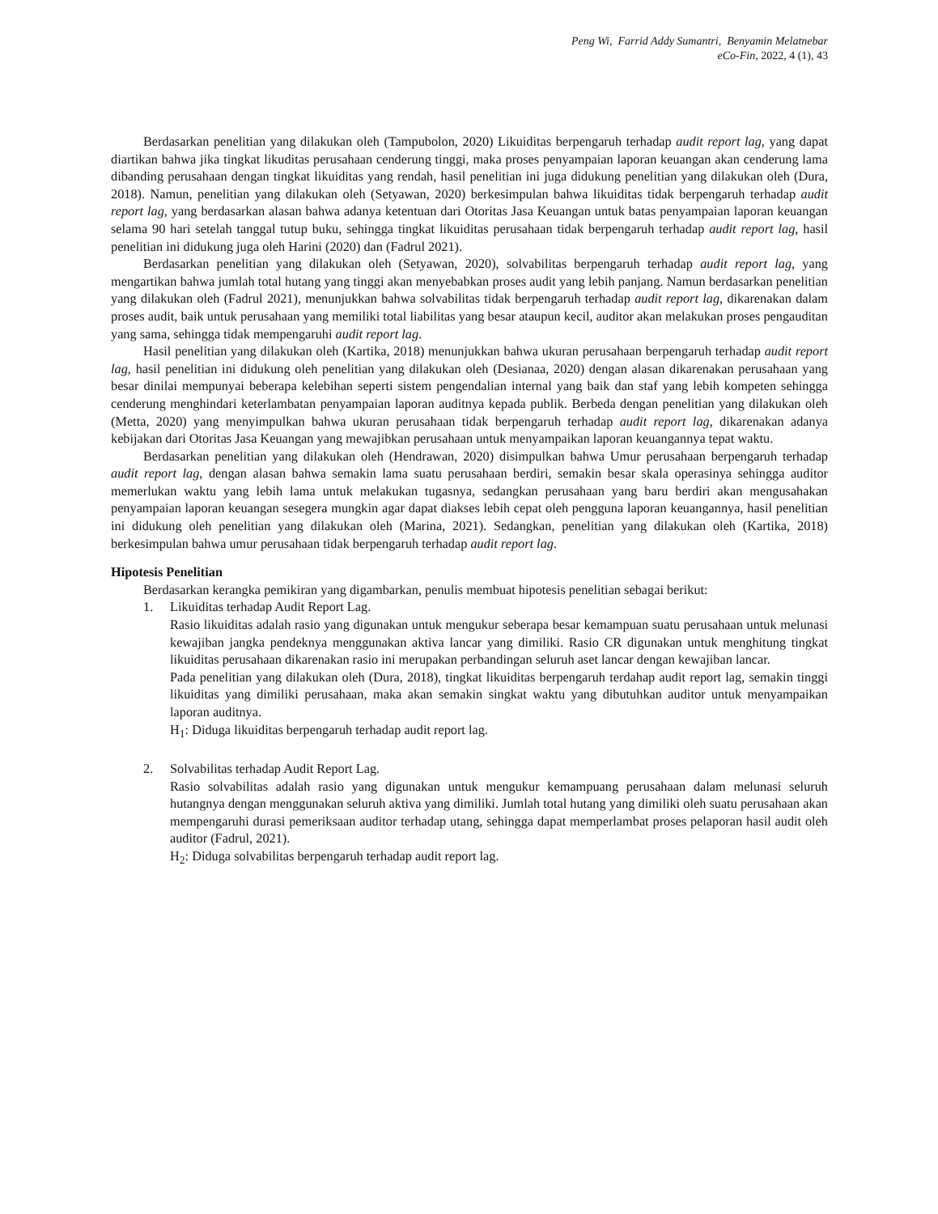Peng Wi, Farrid Addy Sumantri, Benyamin Melatnebar
eCo-Fin, 2022, 4 (1), 43
Berdasarkan penelitian yang dilakukan oleh (Tampubolon, 2020) Likuiditas berpengaruh terhadap audit report lag, yang dapat diartikan bahwa jika tingkat likuditas perusahaan cenderung tinggi, maka proses penyampaian laporan keuangan akan cenderung lama dibanding perusahaan dengan tingkat likuiditas yang rendah, hasil penelitian ini juga didukung penelitian yang dilakukan oleh (Dura, 2018). Namun, penelitian yang dilakukan oleh (Setyawan, 2020) berkesimpulan bahwa likuiditas tidak berpengaruh terhadap audit report lag, yang berdasarkan alasan bahwa adanya ketentuan dari Otoritas Jasa Keuangan untuk batas penyampaian laporan keuangan selama 90 hari setelah tanggal tutup buku, sehingga tingkat likuiditas perusahaan tidak berpengaruh terhadap audit report lag, hasil penelitian ini didukung juga oleh Harini (2020) dan (Fadrul 2021).
Berdasarkan penelitian yang dilakukan oleh (Setyawan, 2020), solvabilitas berpengaruh terhadap audit report lag, yang mengartikan bahwa jumlah total hutang yang tinggi akan menyebabkan proses audit yang lebih panjang. Namun berdasarkan penelitian yang dilakukan oleh (Fadrul 2021), menunjukkan bahwa solvabilitas tidak berpengaruh terhadap audit report lag, dikarenakan dalam proses audit, baik untuk perusahaan yang memiliki total liabilitas yang besar ataupun kecil, auditor akan melakukan proses pengauditan yang sama, sehingga tidak mempengaruhi audit report lag.
Hasil penelitian yang dilakukan oleh (Kartika, 2018) menunjukkan bahwa ukuran perusahaan berpengaruh terhadap audit report lag, hasil penelitian ini didukung oleh penelitian yang dilakukan oleh (Desianaa, 2020) dengan alasan dikarenakan perusahaan yang besar dinilai mempunyai beberapa kelebihan seperti sistem pengendalian internal yang baik dan staf yang lebih kompeten sehingga cenderung menghindari keterlambatan penyampaian laporan auditnya kepada publik. Berbeda dengan penelitian yang dilakukan oleh (Metta, 2020) yang menyimpulkan bahwa ukuran perusahaan tidak berpengaruh terhadap audit report lag, dikarenakan adanya kebijakan dari Otoritas Jasa Keuangan yang mewajibkan perusahaan untuk menyampaikan laporan keuangannya tepat waktu.
Berdasarkan penelitian yang dilakukan oleh (Hendrawan, 2020) disimpulkan bahwa Umur perusahaan berpengaruh terhadap audit report lag, dengan alasan bahwa semakin lama suatu perusahaan berdiri, semakin besar skala operasinya sehingga auditor memerlukan waktu yang lebih lama untuk melakukan tugasnya, sedangkan perusahaan yang baru berdiri akan mengusahakan penyampaian laporan keuangan sesegera mungkin agar dapat diakses lebih cepat oleh pengguna laporan keuangannya, hasil penelitian ini didukung oleh penelitian yang dilakukan oleh (Marina, 2021). Sedangkan, penelitian yang dilakukan oleh (Kartika, 2018) berkesimpulan bahwa umur perusahaan tidak berpengaruh terhadap audit report lag.
Hipotesis Penelitian
Berdasarkan kerangka pemikiran yang digambarkan, penulis membuat hipotesis penelitian sebagai berikut:
1. Likuiditas terhadap Audit Report Lag.
Rasio likuiditas adalah rasio yang digunakan untuk mengukur seberapa besar kemampuan suatu perusahaan untuk melunasi kewajiban jangka pendeknya menggunakan aktiva lancar yang dimiliki. Rasio CR digunakan untuk menghitung tingkat likuiditas perusahaan dikarenakan rasio ini merupakan perbandingan seluruh aset lancar dengan kewajiban lancar.
Pada penelitian yang dilakukan oleh (Dura, 2018), tingkat likuiditas berpengaruh terdahap audit report lag, semakin tinggi likuiditas yang dimiliki perusahaan, maka akan semakin singkat waktu yang dibutuhkan auditor untuk menyampaikan laporan auditnya.
H<sub>1</sub>: Diduga likuiditas berpengaruh terhadap audit report lag.
2. Solvabilitas terhadap Audit Report Lag.
Rasio solvabilitas adalah rasio yang digunakan untuk mengukur kemampuang perusahaan dalam melunasi seluruh hutangnya dengan menggunakan seluruh aktiva yang dimiliki. Jumlah total hutang yang dimiliki oleh suatu perusahaan akan mempengaruhi durasi pemeriksaan auditor terhadap utang, sehingga dapat memperlambat proses pelaporan hasil audit oleh auditor (Fadrul, 2021).
H<sub>2</sub>: Diduga solvabilitas berpengaruh terhadap audit report lag.